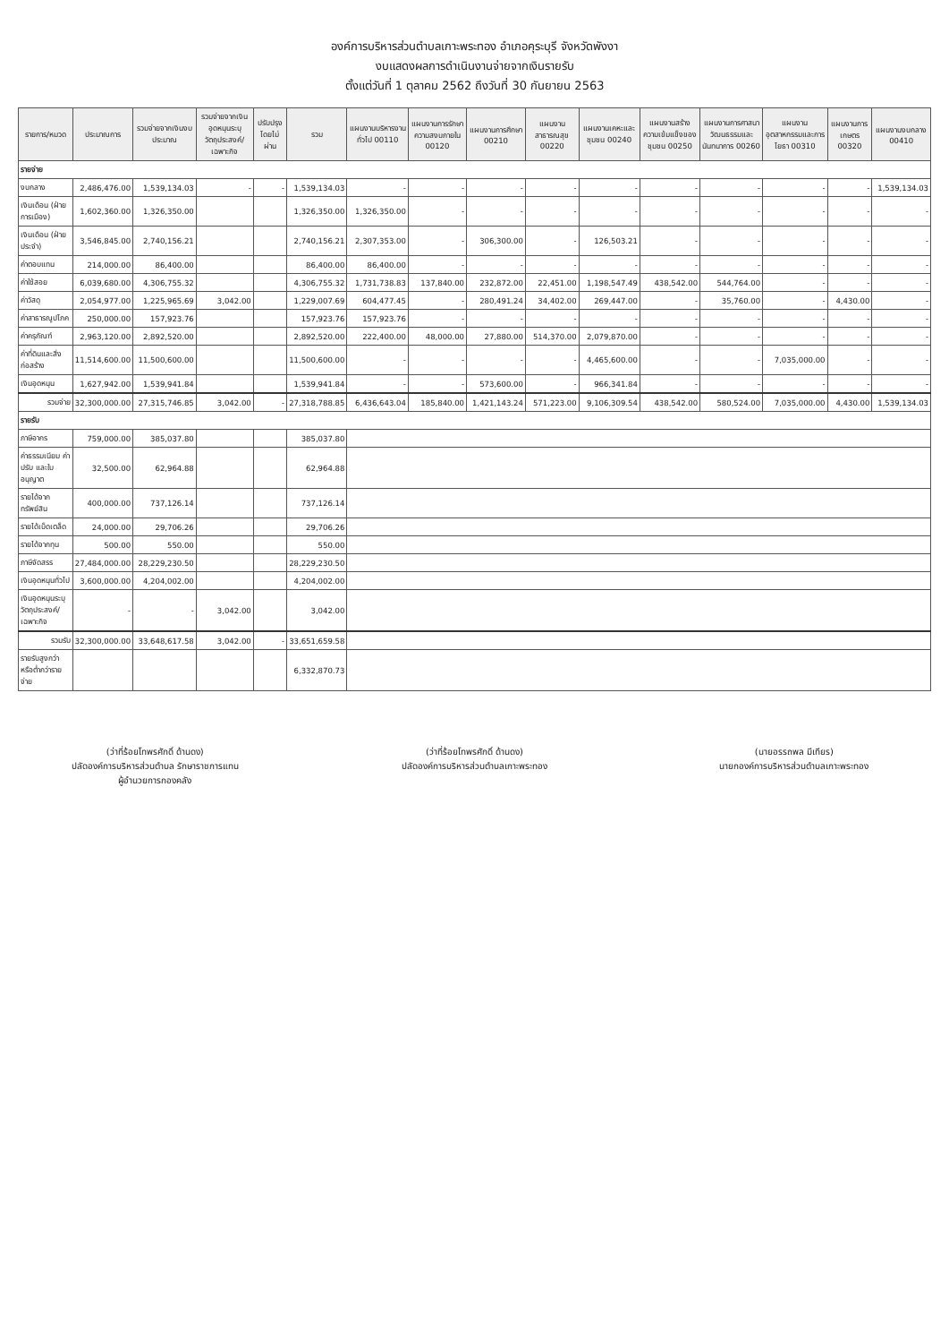องค์การบริหารส่วนตำบลเกาะพระทอง อำเภอคุระบุรี จังหวัดพังงา
งบแสดงผลการดำเนินงานจ่ายจากเงินรายรับ
ตั้งแต่วันที่ 1 ตุลาคม 2562 ถึงวันที่ 30 กันยายน 2563
| รายการ/หมวด | ประมาณการ | รวมจ่ายจากเงินงบประมาณ | รวมจ่ายจากเงินอุดหนุนระบุวัตถุประสงค์/เฉพาะกิจ | ปรับปรุงโดยไม่ผ่าน | รวม | แผนงานบริหารงานทั่วไป 00110 | แผนงานการรักษาความสงบภายใน 00120 | แผนงานการศึกษา 00210 | แผนงานสาธารณสุข 00220 | แผนงานเคหะและชุมชน 00240 | แผนงานสร้างความเข้มแข็งของชุมชน 00250 | แผนงานการศาสนา วัฒนธรรมและนันทนาการ 00260 | แผนงานอุตสาหกรรมและการโยธา 00310 | แผนงานการเกษตร 00320 | แผนงานงบกลาง 00410 |
| --- | --- | --- | --- | --- | --- | --- | --- | --- | --- | --- | --- | --- | --- | --- | --- |
| รายจ่าย | | | | | | | | | | | | | | | |
| งบกลาง | 2,486,476.00 | 1,539,134.03 | - | - | 1,539,134.03 | - | - | - | - | - | - | - | - | - | 1,539,134.03 |
| เงินเดือน (ฝ่ายการเมือง) | 1,602,360.00 | 1,326,350.00 | | | 1,326,350.00 | 1,326,350.00 | - | - | - | - | - | - | - | - | - |
| เงินเดือน (ฝ่ายประจำ) | 3,546,845.00 | 2,740,156.21 | | | 2,740,156.21 | 2,307,353.00 | - | 306,300.00 | - | 126,503.21 | - | - | - | - | - |
| ค่าตอบแทน | 214,000.00 | 86,400.00 | | | 86,400.00 | 86,400.00 | - | - | - | - | - | - | - | - | - |
| ค่าใช้สอย | 6,039,680.00 | 4,306,755.32 | | | 4,306,755.32 | 1,731,738.83 | 137,840.00 | 232,872.00 | 22,451.00 | 1,198,547.49 | 438,542.00 | 544,764.00 | - | - | - |
| ค่าวัสดุ | 2,054,977.00 | 1,225,965.69 | 3,042.00 | | 1,229,007.69 | 604,477.45 | - | 280,491.24 | 34,402.00 | 269,447.00 | - | 35,760.00 | - | 4,430.00 | - |
| ค่าสาธารณูปโภค | 250,000.00 | 157,923.76 | | | 157,923.76 | 157,923.76 | - | - | - | - | - | - | - | - | - |
| ค่าครุภัณฑ์ | 2,963,120.00 | 2,892,520.00 | | | 2,892,520.00 | 222,400.00 | 48,000.00 | 27,880.00 | 514,370.00 | 2,079,870.00 | - | - | - | - | - |
| ค่าที่ดินและสิ่งก่อสร้าง | 11,514,600.00 | 11,500,600.00 | | | 11,500,600.00 | - | - | - | - | 4,465,600.00 | - | - | 7,035,000.00 | - | - |
| เงินอุดหนุน | 1,627,942.00 | 1,539,941.84 | | | 1,539,941.84 | - | - | 573,600.00 | - | 966,341.84 | - | - | - | - | - |
| รวมจ่าย | 32,300,000.00 | 27,315,746.85 | 3,042.00 | - | 27,318,788.85 | 6,436,643.04 | 185,840.00 | 1,421,143.24 | 571,223.00 | 9,106,309.54 | 438,542.00 | 580,524.00 | 7,035,000.00 | 4,430.00 | 1,539,134.03 |
| รายรับ | | | | | | | | | | | | | | | |
| ภาษีอากร | 759,000.00 | 385,037.80 | | | 385,037.80 | | | | | | | | | | |
| ค่าธรรมเนียม ค่าปรับ และใบอนุญาต | 32,500.00 | 62,964.88 | | | 62,964.88 | | | | | | | | | | |
| รายได้จากทรัพย์สิน | 400,000.00 | 737,126.14 | | | 737,126.14 | | | | | | | | | | |
| รายได้เบ็ดเตล็ด | 24,000.00 | 29,706.26 | | | 29,706.26 | | | | | | | | | | |
| รายได้จากทุน | 500.00 | 550.00 | | | 550.00 | | | | | | | | | | |
| ภาษีจัดสรร | 27,484,000.00 | 28,229,230.50 | | | 28,229,230.50 | | | | | | | | | | |
| เงินอุดหนุนทั่วไป | 3,600,000.00 | 4,204,002.00 | | | 4,204,002.00 | | | | | | | | | | |
| เงินอุดหนุนระบุวัตถุประสงค์/เฉพาะกิจ | - | - | 3,042.00 | | 3,042.00 | | | | | | | | | | |
| รวมรับ | 32,300,000.00 | 33,648,617.58 | 3,042.00 | - | 33,651,659.58 | | | | | | | | | | |
| รายรับสูงกว่าหรือต่ำกว่ารายจ่าย | | | | | 6,332,870.73 | | | | | | | | | | |
(ว่าที่ร้อยโทพรศักดิ์ ด้านดง)
ปลัดองค์การบริหารส่วนตำบล รักษาราชการแทน
ผู้อำนวยการกองคลัง
(ว่าที่ร้อยโทพรศักดิ์ ด้านดง)
ปลัดองค์การบริหารส่วนตำบลเกาะพระทอง
(นายอรรถพล มีเทียร)
นายกองค์การบริหารส่วนตำบลเกาะพระทอง